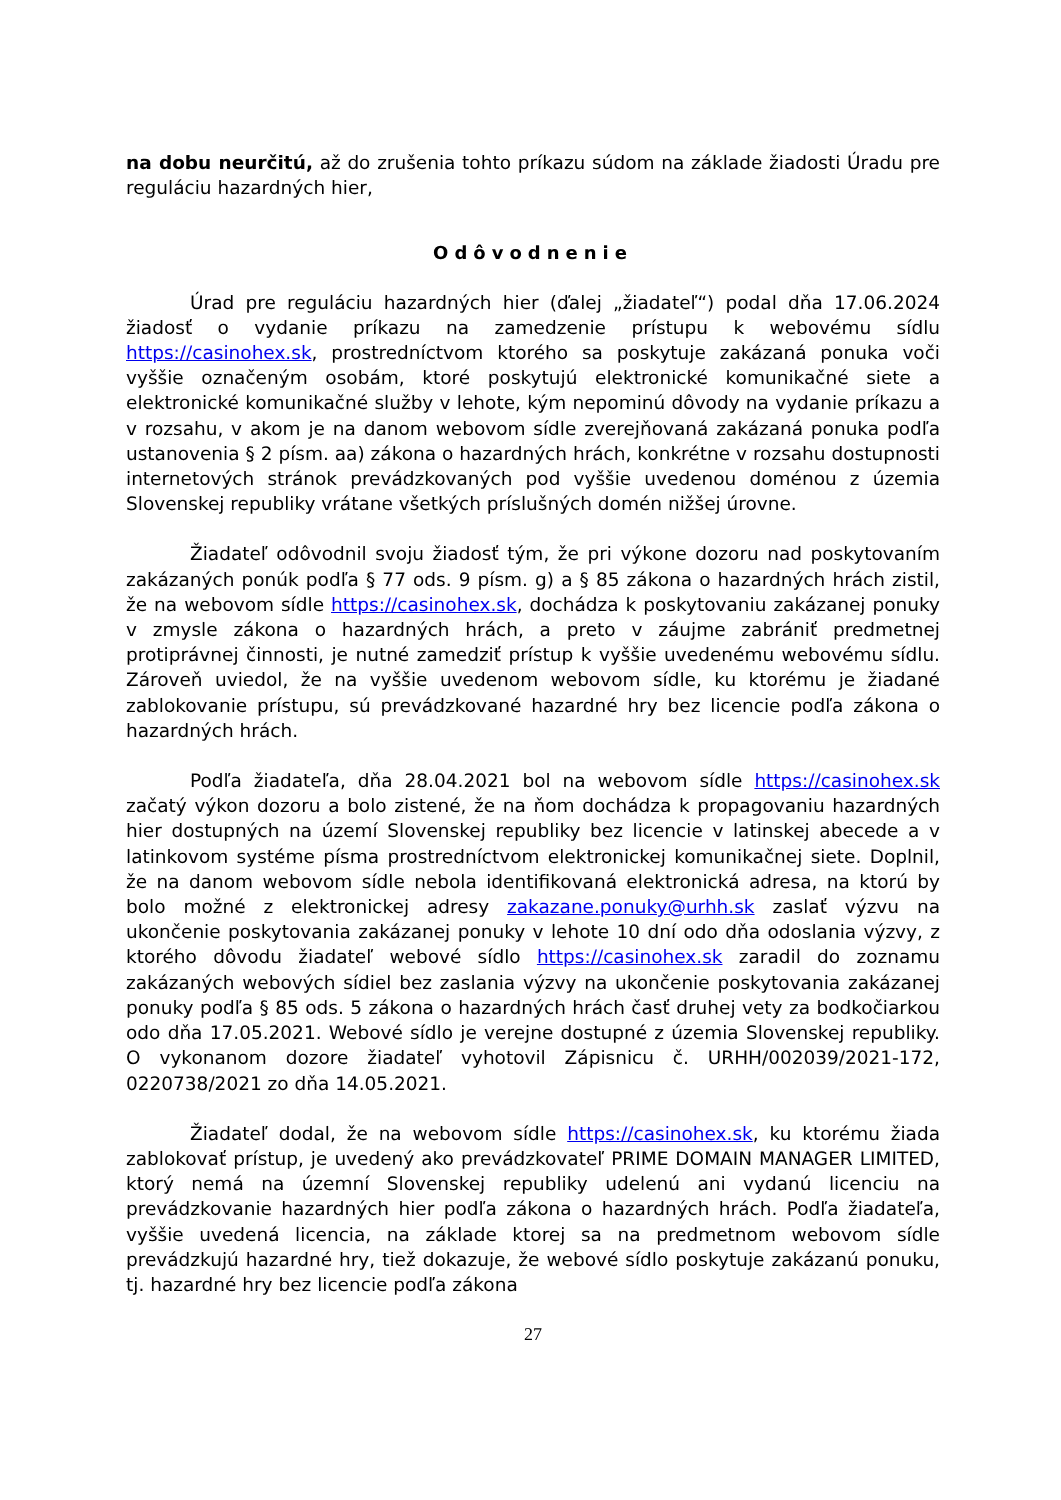na dobu neurčitú, až do zrušenia tohto príkazu súdom na základe žiadosti Úradu pre reguláciu hazardných hier,
Odôvodnenie
Úrad pre reguláciu hazardných hier (ďalej „žiadateľ“) podal dňa 17.06.2024 žiadosť o vydanie príkazu na zamedzenie prístupu k webovému sídlu https://casinohex.sk, prostredníctvom ktorého sa poskytuje zakázaná ponuka voči vyššie označeným osobám, ktoré poskytujú elektronické komunikačné siete a elektronické komunikačné služby v lehote, kým nepominú dôvody na vydanie príkazu a v rozsahu, v akom je na danom webovom sídle zverejňovaná zakázaná ponuka podľa ustanovenia § 2 písm. aa) zákona o hazardných hrách, konkrétne v rozsahu dostupnosti internetových stránok prevádzkovaných pod vyššie uvedenou doménou z územia Slovenskej republiky vrátane všetkých príslušných domén nižšej úrovne.
Žiadateľ odôvodnil svoju žiadosť tým, že pri výkone dozoru nad poskytovaním zakázaných ponúk podľa § 77 ods. 9 písm. g) a § 85 zákona o hazardných hrách zistil, že na webovom sídle https://casinohex.sk, dochádza k poskytovaniu zakázanej ponuky v zmysle zákona o hazardných hrách, a preto v záujme zabrániť predmetnej protiprávnej činnosti, je nutné zamedziť prístup k vyššie uvedenému webovému sídlu. Zároveň uviedol, že na vyššie uvedenom webovom sídle, ku ktorému je žiadané zablokovanie prístupu, sú prevádzkované hazardné hry bez licencie podľa zákona o hazardných hrách.
Podľa žiadateľa, dňa 28.04.2021 bol na webovom sídle https://casinohex.sk začatý výkon dozoru a bolo zistené, že na ňom dochádza k propagovaniu hazardných hier dostupných na území Slovenskej republiky bez licencie v latinskej abecede a v latinkovom systéme písma prostredníctvom elektronickej komunikačnej siete. Doplnil, že na danom webovom sídle nebola identifikovaná elektronická adresa, na ktorú by bolo možné z elektronickej adresy zakazane.ponuky@urhh.sk zaslať výzvu na ukončenie poskytovania zakázanej ponuky v lehote 10 dní odo dňa odoslania výzvy, z ktorého dôvodu žiadateľ webové sídlo https://casinohex.sk zaradil do zoznamu zakázaných webových sídiel bez zaslania výzvy na ukončenie poskytovania zakázanej ponuky podľa § 85 ods. 5 zákona o hazardných hrách časť druhej vety za bodkočiarkou odo dňa 17.05.2021. Webové sídlo je verejne dostupné z územia Slovenskej republiky. O vykonanom dozore žiadateľ vyhotovil Zápisnicu č. URHH/002039/2021-172, 0220738/2021 zo dňa 14.05.2021.
Žiadateľ dodal, že na webovom sídle https://casinohex.sk, ku ktorému žiada zablokovať prístup, je uvedený ako prevádzkovateľ PRIME DOMAIN MANAGER LIMITED, ktorý nemá na územní Slovenskej republiky udelenú ani vydanú licenciu na prevádzkovanie hazardných hier podľa zákona o hazardných hrách. Podľa žiadateľa, vyššie uvedená licencia, na základe ktorej sa na predmetnom webovom sídle prevádzkujú hazardné hry, tiež dokazuje, že webové sídlo poskytuje zakázanú ponuku, tj. hazardné hry bez licencie podľa zákona
27